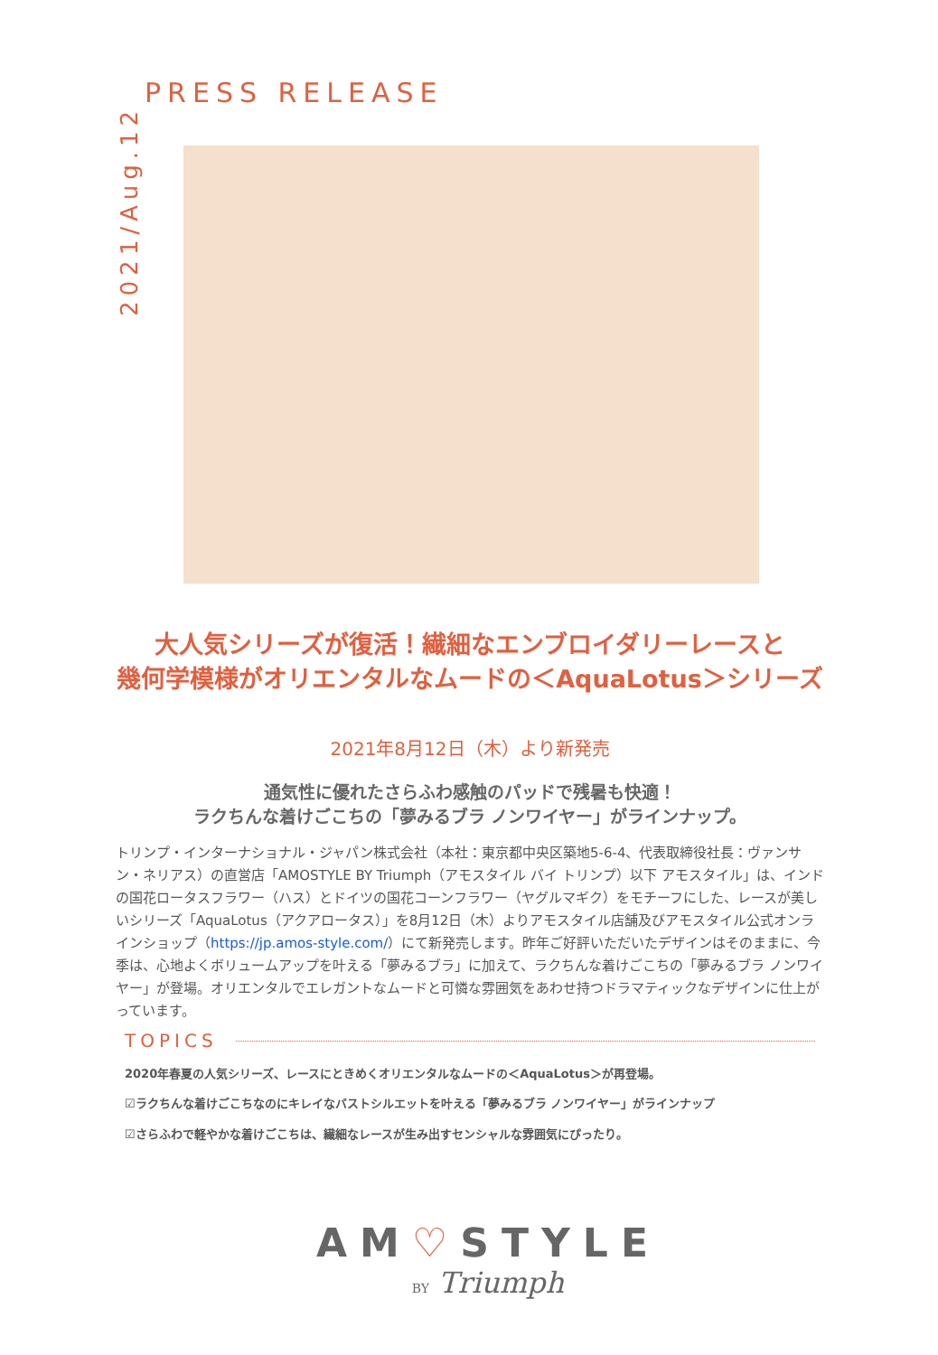PRESS RELEASE
2021/Aug.12
大人気シリーズが復活！繊細なエンブロイダリーレースと
幾何学模様がオリエンタルなムードの＜AquaLotus＞シリーズ
2021年8月12日（木）より新発売
通気性に優れたさらふわ感触のパッドで残暑も快適！
ラクちんな着けごこちの「夢みるブラ ノンワイヤー」がラインナップ。
トリンプ・インターナショナル・ジャパン株式会社（本社：東京都中央区築地5-6-4、代表取締役社長：ヴァンサン・ネリアス）の直営店「AMOSTYLE BY Triumph（アモスタイル バイ トリンプ）以下 アモスタイル」は、インドの国花ロータスフラワー（ハス）とドイツの国花コーンフラワー（ヤグルマギク）をモチーフにした、レースが美しいシリーズ「AquaLotus（アクアロータス）」を8月12日（木）よりアモスタイル店舗及びアモスタイル公式オンラインショップ（https://jp.amos-style.com/）にて新発売します。昨年ご好評いただいたデザインはそのままに、今季は、心地よくボリュームアップを叶える「夢みるブラ」に加えて、ラクちんな着けごこちの「夢みるブラ ノンワイヤー」が登場。オリエンタルでエレガントなムードと可憐な雰囲気をあわせ持つドラマティックなデザインに仕上がっています。
TOPICS
2020年春夏の人気シリーズ、レースにときめくオリエンタルなムードの＜AquaLotus＞が再登場。
☑ラクちんな着けごこちなのにキレイなバストシルエットを叶える「夢みるブラ ノンワイヤー」がラインナップ
☑さらふわで軽やかな着けごこちは、繊細なレースが生み出すセンシャルな雰囲気にぴったり。
AM♡STYLE
BY Triumph